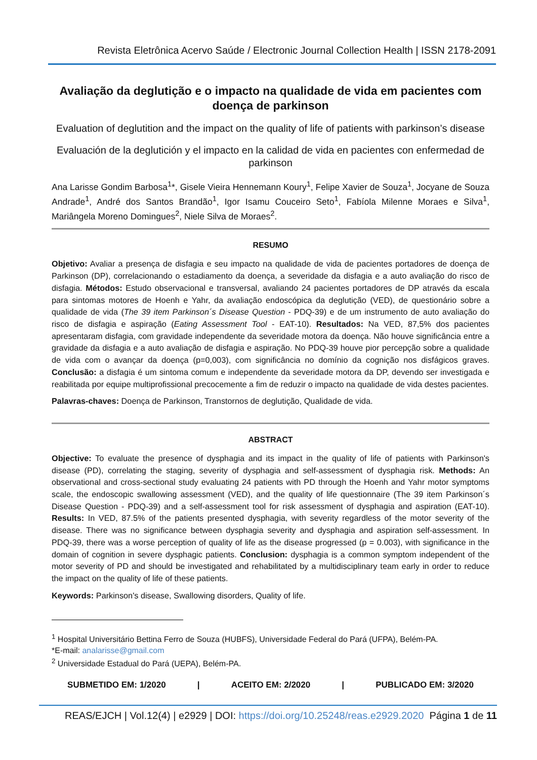Revista Eletrônica Acervo Saúde / Electronic Journal Collection Health | ISSN 2178-2091
Avaliação da deglutição e o impacto na qualidade de vida em pacientes com doença de parkinson
Evaluation of deglutition and the impact on the quality of life of patients with parkinson’s disease
Evaluación de la deglutición y el impacto en la calidad de vida en pacientes con enfermedad de parkinson
Ana Larisse Gondim Barbosa<sup>1</sup>*, Gisele Vieira Hennemann Koury<sup>1</sup>, Felipe Xavier de Souza<sup>1</sup>, Jocyane de Souza Andrade<sup>1</sup>, André dos Santos Brandão<sup>1</sup>, Igor Isamu Couceiro Seto<sup>1</sup>, Fabíola Milenne Moraes e Silva<sup>1</sup>, Mariângela Moreno Domingues<sup>2</sup>, Niele Silva de Moraes<sup>2</sup>.
RESUMO
Objetivo: Avaliar a presença de disfagia e seu impacto na qualidade de vida de pacientes portadores de doença de Parkinson (DP), correlacionando o estadiamento da doença, a severidade da disfagia e a auto avaliação do risco de disfagia. Métodos: Estudo observacional e transversal, avaliando 24 pacientes portadores de DP através da escala para sintomas motores de Hoenh e Yahr, da avaliação endoscópica da deglutição (VED), de questionário sobre a qualidade de vida (The 39 item Parkinson´s Disease Question - PDQ-39) e de um instrumento de auto avaliação do risco de disfagia e aspiração (Eating Assessment Tool - EAT-10). Resultados: Na VED, 87,5% dos pacientes apresentaram disfagia, com gravidade independente da severidade motora da doença. Não houve significância entre a gravidade da disfagia e a auto avaliação de disfagia e aspiração. No PDQ-39 houve pior percepção sobre a qualidade de vida com o avançar da doença (p=0,003), com significância no domínio da cognição nos disfágicos graves. Conclusão: a disfagia é um sintoma comum e independente da severidade motora da DP, devendo ser investigada e reabilitada por equipe multiprofissional precocemente a fim de reduzir o impacto na qualidade de vida destes pacientes.
Palavras-chaves: Doença de Parkinson, Transtornos de deglutição, Qualidade de vida.
ABSTRACT
Objective: To evaluate the presence of dysphagia and its impact in the quality of life of patients with Parkinson's disease (PD), correlating the staging, severity of dysphagia and self-assessment of dysphagia risk. Methods: An observational and cross-sectional study evaluating 24 patients with PD through the Hoenh and Yahr motor symptoms scale, the endoscopic swallowing assessment (VED), and the quality of life questionnaire (The 39 item Parkinson´s Disease Question - PDQ-39) and a self-assessment tool for risk assessment of dysphagia and aspiration (EAT-10). Results: In VED, 87.5% of the patients presented dysphagia, with severity regardless of the motor severity of the disease. There was no significance between dysphagia severity and dysphagia and aspiration self-assessment. In PDQ-39, there was a worse perception of quality of life as the disease progressed (p = 0.003), with significance in the domain of cognition in severe dysphagic patients. Conclusion: dysphagia is a common symptom independent of the motor severity of PD and should be investigated and rehabilitated by a multidisciplinary team early in order to reduce the impact on the quality of life of these patients.
Keywords: Parkinson's disease, Swallowing disorders, Quality of life.
<sup>1</sup> Hospital Universitário Bettina Ferro de Souza (HUBFS), Universidade Federal do Pará (UFPA), Belém-PA.
*E-mail: analarisse@gmail.com
<sup>2</sup> Universidade Estadual do Pará (UEPA), Belém-PA.
SUBMETIDO EM: 1/2020 | ACEITO EM: 2/2020 | PUBLICADO EM: 3/2020
REAS/EJCH | Vol.12(4) | e2929 | DOI: https://doi.org/10.25248/reas.e2929.2020 Página 1 de 11